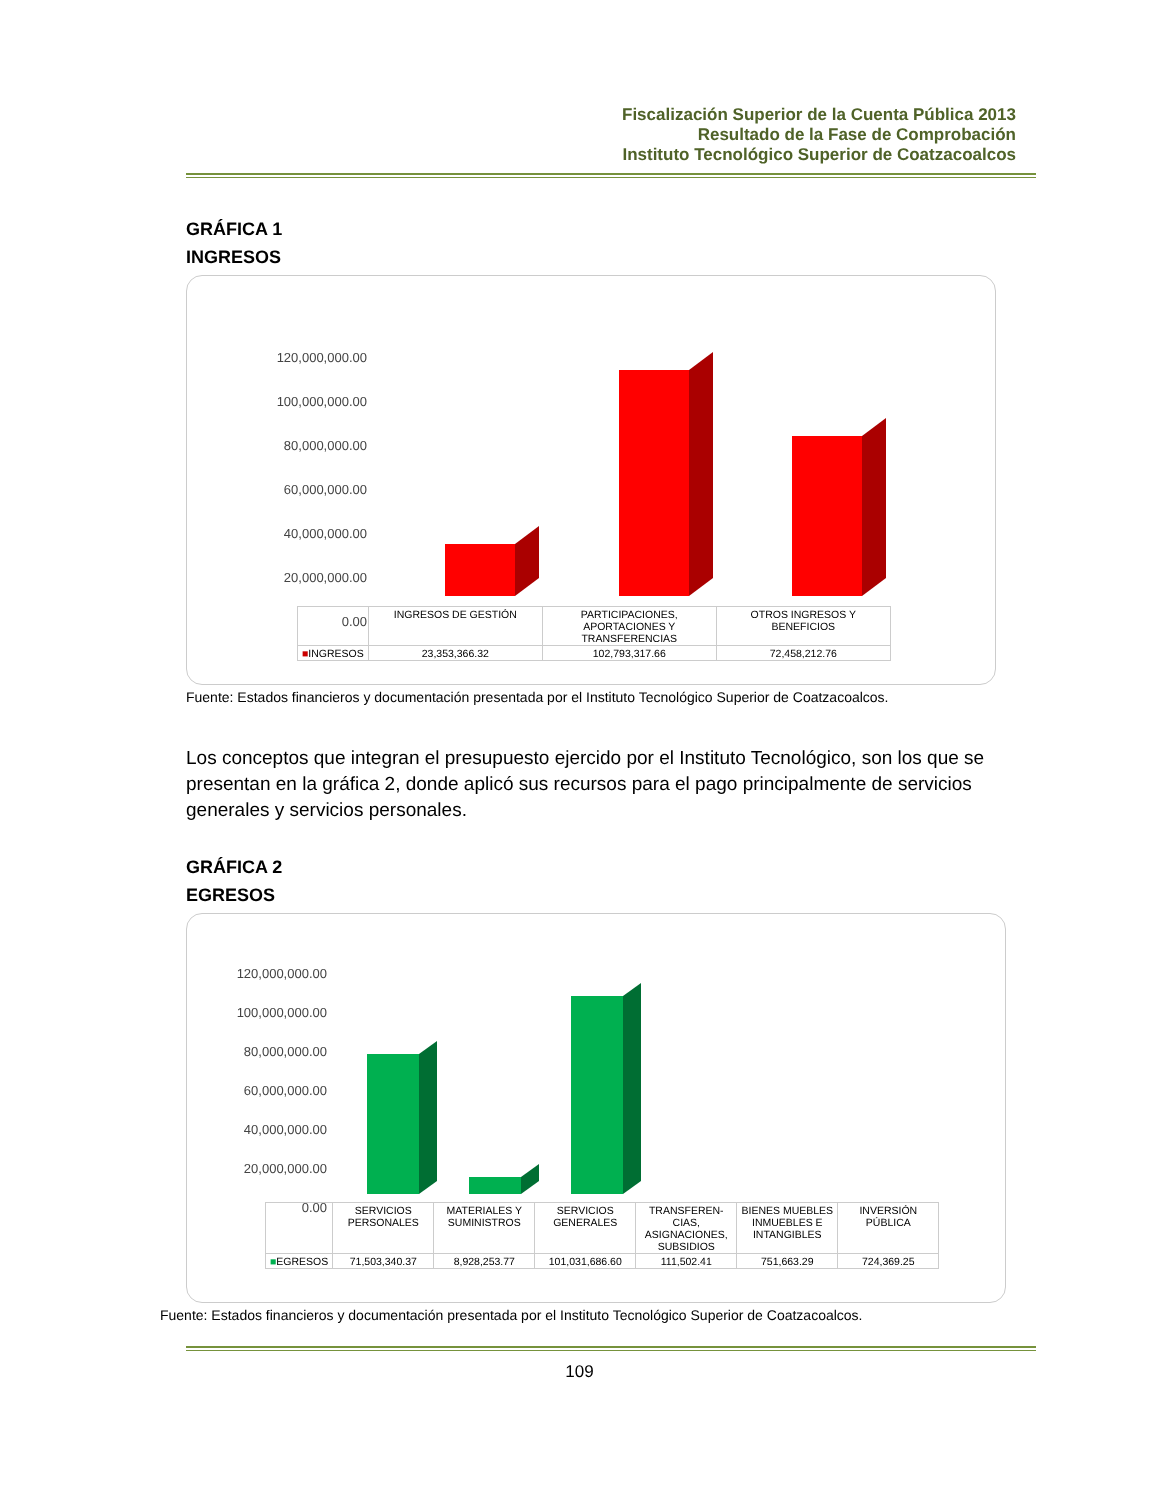Fiscalización Superior de la Cuenta Pública 2013
Resultado de la Fase de Comprobación
Instituto Tecnológico Superior de Coatzacoalcos
GRÁFICA 1
INGRESOS
120,000,000.00
100,000,000.00
80,000,000.00
60,000,000.00
40,000,000.00
20,000,000.00
0.00
| | INGRESOS DE GESTIÓN | PARTICIPACIONES, APORTACIONES Y TRANSFERENCIAS | OTROS INGRESOS Y BENEFICIOS |
| ■ INGRESOS | 23,353,366.32 | 102,793,317.66 | 72,458,212.76 |
Fuente: Estados financieros y documentación presentada por el Instituto Tecnológico Superior de Coatzacoalcos.
Los conceptos que integran el presupuesto ejercido por el Instituto Tecnológico, son los que se presentan en la gráfica 2, donde aplicó sus recursos para el pago principalmente de servicios generales y servicios personales.
GRÁFICA 2
EGRESOS
120,000,000.00
100,000,000.00
80,000,000.00
60,000,000.00
40,000,000.00
20,000,000.00
0.00
| | SERVICIOS PERSONALES | MATERIALES Y SUMINISTROS | SERVICIOS GENERALES | TRANSFEREN-CIAS, ASIGNACIONES, SUBSIDIOS | BIENES MUEBLES INMUEBLES E INTANGIBLES | INVERSIÓN PÚBLICA |
| ■ EGRESOS | 71,503,340.37 | 8,928,253.77 | 101,031,686.60 | 111,502.41 | 751,663.29 | 724,369.25 |
Fuente: Estados financieros y documentación presentada por el Instituto Tecnológico Superior de Coatzacoalcos.
109